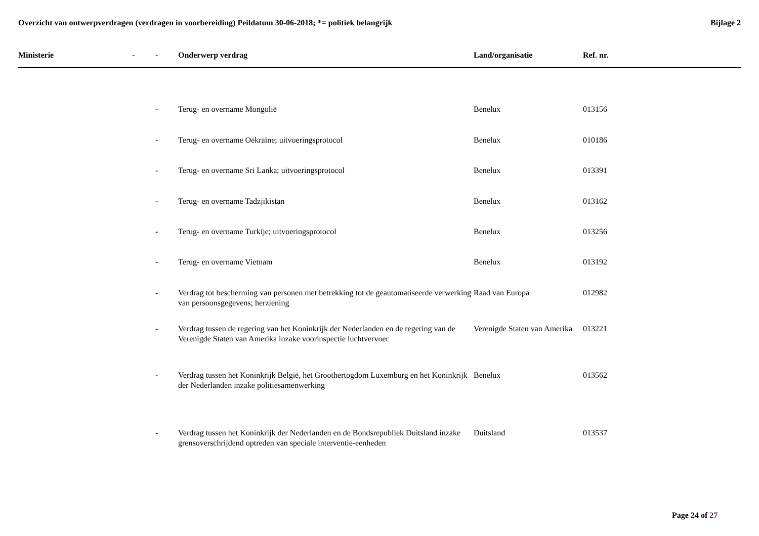Overzicht van ontwerpverdragen (verdragen in voorbereiding) Peildatum 30-06-2018; *= politiek belangrijk
Bijlage 2
| Ministerie | - | - | Onderwerp verdrag | Land/organisatie | Ref. nr. |
| --- | --- | --- | --- | --- | --- |
| | | - | Terug- en overname Mongolië | Benelux | 013156 |
| | | - | Terug- en overname Oekraïne; uitvoeringsprotocol | Benelux | 010186 |
| | | - | Terug- en overname Sri Lanka; uitvoeringsprotocol | Benelux | 013391 |
| | | - | Terug- en overname Tadzjikistan | Benelux | 013162 |
| | | - | Terug- en overname Turkije; uitvoeringsprotocol | Benelux | 013256 |
| | | - | Terug- en overname Vietnam | Benelux | 013192 |
| | | - | Verdrag tot bescherming van personen met betrekking tot de geautomatiseerde verwerking van persoonsgegevens; herziening | Raad van Europa | 012982 |
| | | - | Verdrag tussen de regering van het Koninkrijk der Nederlanden en de regering van de Verenigde Staten van Amerika inzake voorinspectie luchtvervoer | Verenigde Staten van Amerika | 013221 |
| | | - | Verdrag tussen het Koninkrijk België, het Groothertogdom Luxemburg en het Koninkrijk der Nederlanden inzake politiesamenwerking | Benelux | 013562 |
| | | - | Verdrag tussen het Koninkrijk der Nederlanden en de Bondsrepubliek Duitsland inzake grensoverschrijdend optreden van speciale interventie-eenheden | Duitsland | 013537 |
Page 24 of 27